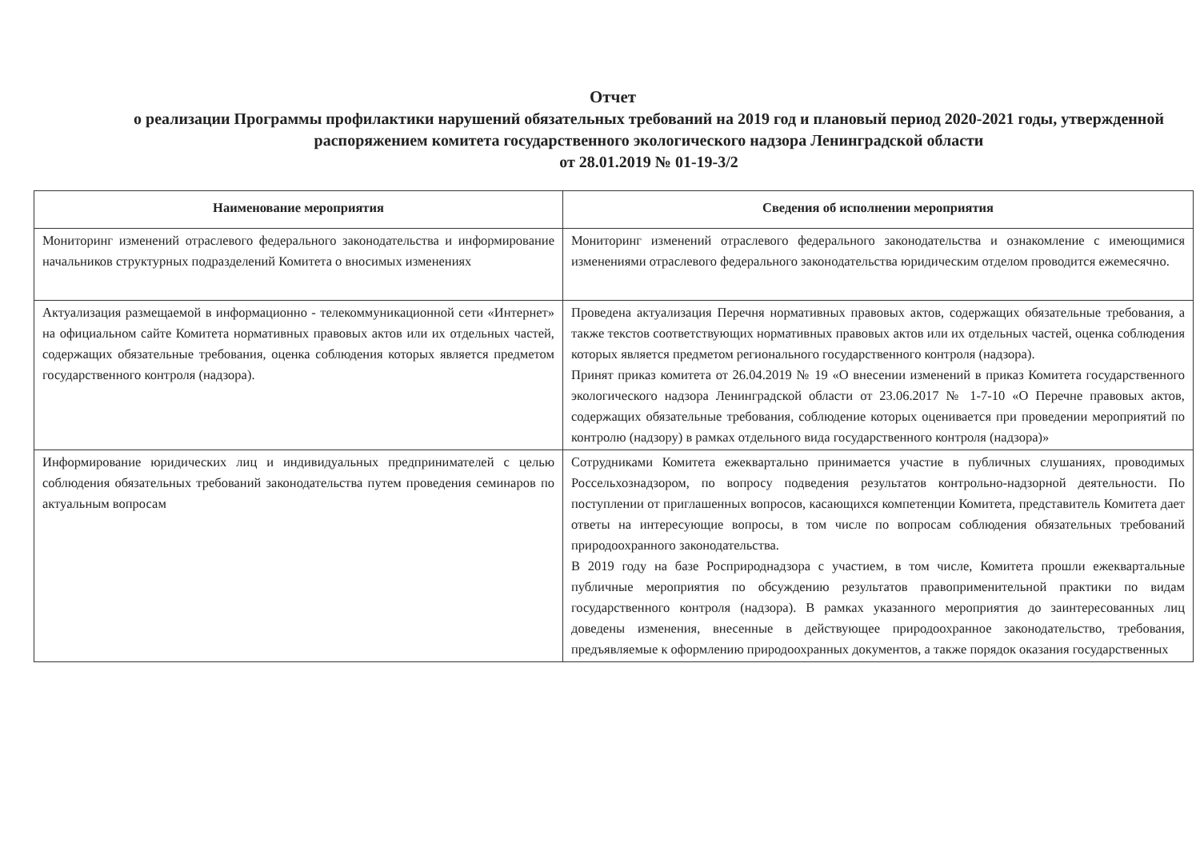Отчет
о реализации Программы профилактики нарушений обязательных требований на 2019 год и плановый период 2020-2021 годы, утвержденной распоряжением комитета государственного экологического надзора Ленинградской области
от 28.01.2019 № 01-19-3/2
| Наименование мероприятия | Сведения об исполнении мероприятия |
| --- | --- |
| Мониторинг изменений отраслевого федерального законодательства и информирование начальников структурных подразделений Комитета о вносимых изменениях | Мониторинг изменений отраслевого федерального законодательства и ознакомление с имеющимися изменениями отраслевого федерального законодательства юридическим отделом проводится ежемесячно. |
| Актуализация размещаемой в информационно - телекоммуникационной сети «Интернет» на официальном сайте Комитета нормативных правовых актов или их отдельных частей, содержащих обязательные требования, оценка соблюдения которых является предметом государственного контроля (надзора). | Проведена актуализация Перечня нормативных правовых актов, содержащих обязательные требования, а также текстов соответствующих нормативных правовых актов или их отдельных частей, оценка соблюдения которых является предметом регионального государственного контроля (надзора). Принят приказ комитета от 26.04.2019 № 19 «О внесении изменений в приказ Комитета государственного экологического надзора Ленинградской области от 23.06.2017 № 1-7-10 «О Перечне правовых актов, содержащих обязательные требования, соблюдение которых оценивается при проведении мероприятий по контролю (надзору) в рамках отдельного вида государственного контроля (надзора)» |
| Информирование юридических лиц и индивидуальных предпринимателей с целью соблюдения обязательных требований законодательства путем проведения семинаров по актуальным вопросам | Сотрудниками Комитета ежеквартально принимается участие в публичных слушаниях, проводимых Россельхознадзором, по вопросу подведения результатов контрольно-надзорной деятельности. По поступлении от приглашенных вопросов, касающихся компетенции Комитета, представитель Комитета дает ответы на интересующие вопросы, в том числе по вопросам соблюдения обязательных требований природоохранного законодательства. В 2019 году на базе Росприроднадзора с участием, в том числе, Комитета прошли ежеквартальные публичные мероприятия по обсуждению результатов правоприменительной практики по видам государственного контроля (надзора). В рамках указанного мероприятия до заинтересованных лиц доведены изменения, внесенные в действующее природоохранное законодательство, требования, предъявляемые к оформлению природоохранных документов, а также порядок оказания государственных |